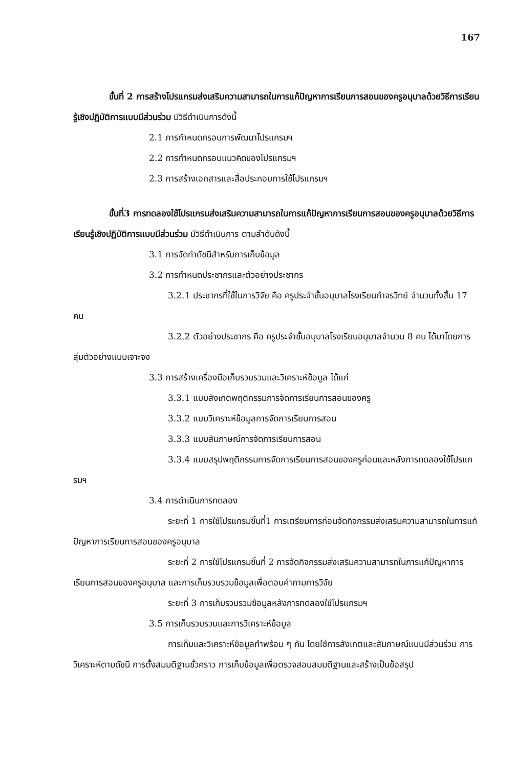167
ขั้นที่ 2 การสร้างโปรแกรมส่งเสริมความสามารถในการแก้ปัญหาการเรียนการสอนของครูอนุบาลด้วยวิธีการเรียนรู้เชิงปฏิบัติการแบบมีส่วนร่วม มีวิธีดำเนินการดังนี้
2.1 การกำหนดกรอบการพัฒนาโปรแกรมฯ
2.2 การกำหนดกรอบแนวคิดของโปรแกรมฯ
2.3 การสร้างเอกสารและสื่อประกอบการใช้โปรแกรมฯ
ขั้นที่3 การทดลองใช้โปรแกรมส่งเสริมความสามารถในการแก้ปัญหาการเรียนการสอนของครูอนุบาลด้วยวิธีการเรียนรู้เชิงปฏิบัติการแบบมีส่วนร่วม มีวิธีดำเนินการ ตามลำดับดังนี้
3.1 การจัดทำดัชนีสำหรับการเก็บข้อมูล
3.2 การกำหนดประชากรและตัวอย่างประชากร
3.2.1 ประชากรที่ใช้ในการวิจัย คือ ครูประจำชั้นอนุบาลโรงเรียนกำจรวิทย์ จำนวนทั้งสิ้น 17 คน
3.2.2 ตัวอย่างประชากร คือ ครูประจำชั้นอนุบาลโรงเรียนอนุบาลจำนวน 8 คน ได้มาโดยการสุ่มตัวอย่างแบบเจาะจง
3.3 การสร้างเครื่องมือเก็บรวบรวมและวิเคราะห์ข้อมูล ได้แก่
3.3.1 แบบสังเกตพฤติกรรมการจัดการเรียนการสอนของครู
3.3.2 แบบวิเคราะห์ข้อมูลการจัดการเรียนการสอน
3.3.3 แบบสัมภาษณ์การจัดการเรียนการสอน
3.3.4 แบบสรุปพฤติกรรมการจัดการเรียนการสอนของครูก่อนและหลังการทดลองใช้โปรแกรมฯ
3.4 การดำเนินการทดลอง
ระยะที่ 1 การใช้โปรแกรมขั้นที่1 การเตรียมการก่อนจัดกิจกรรมส่งเสริมความสามารถในการแก้ปัญหาการเรียนการสอนของครูอนุบาล
ระยะที่ 2 การใช้โปรแกรมขั้นที่ 2 การจัดกิจกรรมส่งเสริมความสามารถในการแก้ปัญหาการเรียนการสอนของครูอนุบาล และการเก็บรวบรวมข้อมูลเพื่อตอบคำถามการวิจัย
ระยะที่ 3 การเก็บรวบรวมข้อมูลหลังการทดลองใช้โปรแกรมฯ
3.5 การเก็บรวบรวมและการวิเคราะห์ข้อมูล
การเก็บและวิเคราะห์ข้อมูลทำพร้อม ๆ กัน โดยใช้การสังเกตและสัมภาษณ์แบบมีส่วนร่วม การวิเคราะห์ตามดัชนี การตั้งสมมติฐานชั่วคราว การเก็บข้อมูลเพื่อตรวจสอบสมมติฐานและสร้างเป็นข้อสรุป